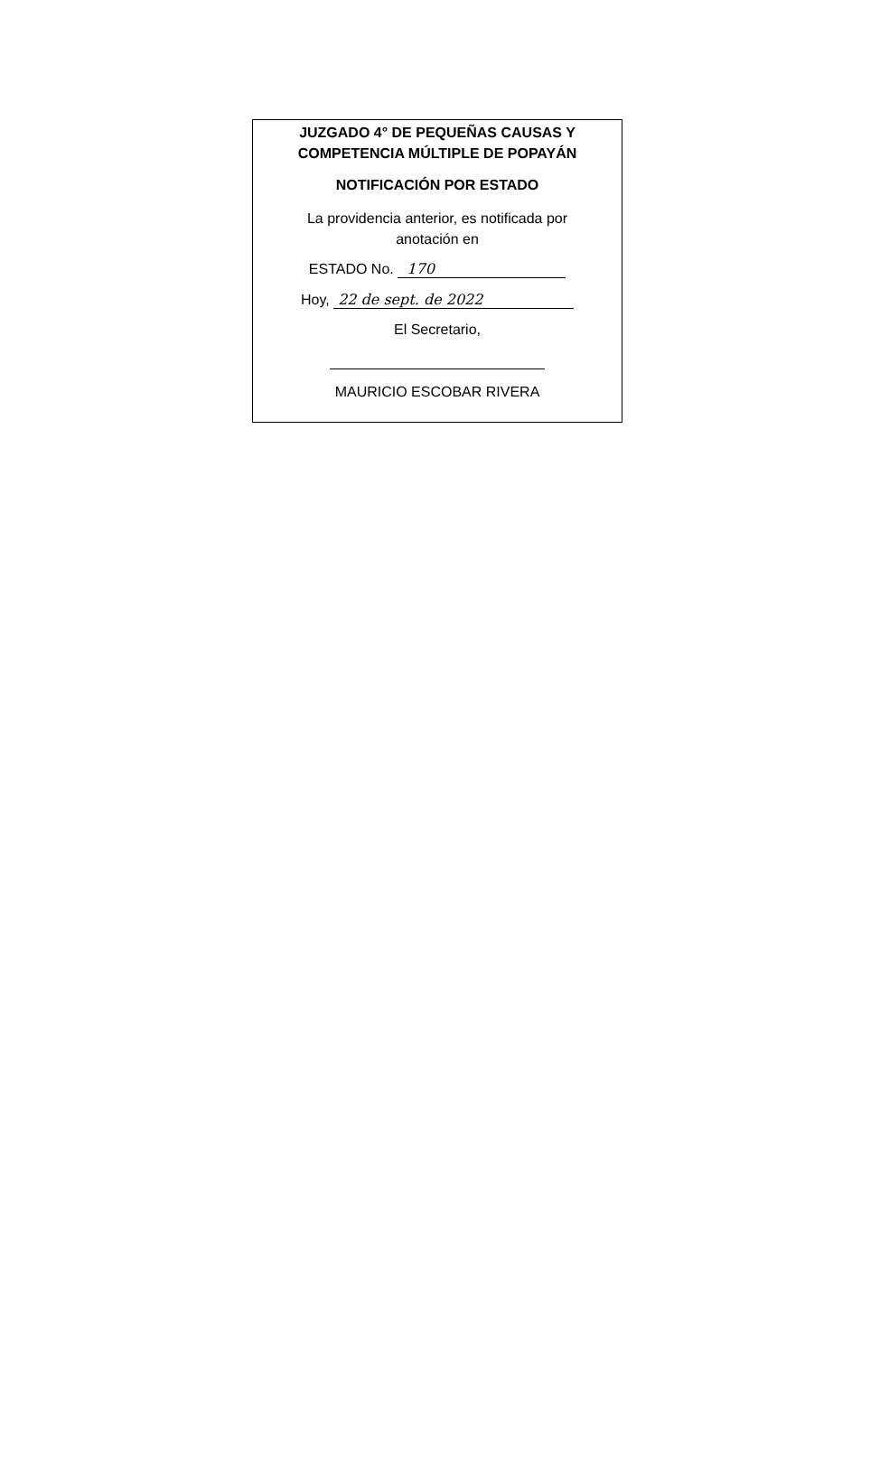JUZGADO 4° DE PEQUEÑAS CAUSAS Y
COMPETENCIA MÚLTIPLE DE POPAYÁN
NOTIFICACIÓN POR ESTADO
La providencia anterior, es notificada por
anotación en
ESTADO No. 170
Hoy, 22 de sept. de 2022
El Secretario,
MAURICIO ESCOBAR RIVERA